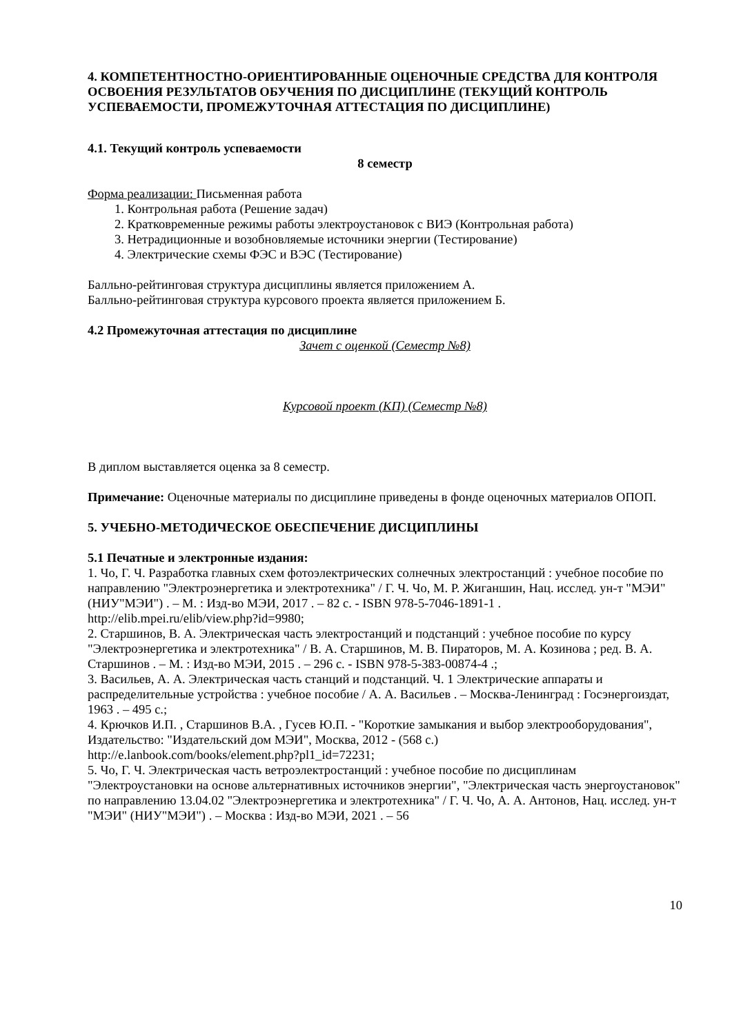4. КОМПЕТЕНТНОСТНО-ОРИЕНТИРОВАННЫЕ ОЦЕНОЧНЫЕ СРЕДСТВА ДЛЯ КОНТРОЛЯ ОСВОЕНИЯ РЕЗУЛЬТАТОВ ОБУЧЕНИЯ ПО ДИСЦИПЛИНЕ (ТЕКУЩИЙ КОНТРОЛЬ УСПЕВАЕМОСТИ, ПРОМЕЖУТОЧНАЯ АТТЕСТАЦИЯ ПО ДИСЦИПЛИНЕ)
4.1. Текущий контроль успеваемости
8 семестр
Форма реализации: Письменная работа
1. Контрольная работа (Решение задач)
2. Кратковременные режимы работы электроустановок с ВИЭ (Контрольная работа)
3. Нетрадиционные и возобновляемые источники энергии (Тестирование)
4. Электрические схемы ФЭС и ВЭС (Тестирование)
Балльно-рейтинговая структура дисциплины является приложением А.
Балльно-рейтинговая структура курсового проекта является приложением Б.
4.2 Промежуточная аттестация по дисциплине
Зачет с оценкой (Семестр №8)
Курсовой проект (КП) (Семестр №8)
В диплом выставляется оценка за 8 семестр.
Примечание: Оценочные материалы по дисциплине приведены в фонде оценочных материалов ОПОП.
5. УЧЕБНО-МЕТОДИЧЕСКОЕ ОБЕСПЕЧЕНИЕ ДИСЦИПЛИНЫ
5.1 Печатные и электронные издания:
1. Чо, Г. Ч. Разработка главных схем фотоэлектрических солнечных электростанций : учебное пособие по направлению "Электроэнергетика и электротехника" / Г. Ч. Чо, М. Р. Жиганшин, Нац. исслед. ун-т "МЭИ" (НИУ"МЭИ") . – М. : Изд-во МЭИ, 2017 . – 82 с. - ISBN 978-5-7046-1891-1 .
http://elib.mpei.ru/elib/view.php?id=9980;
2. Старшинов, В. А. Электрическая часть электростанций и подстанций : учебное пособие по курсу "Электроэнергетика и электротехника" / В. А. Старшинов, М. В. Пираторов, М. А. Козинова ; ред. В. А. Старшинов . – М. : Изд-во МЭИ, 2015 . – 296 с. - ISBN 978-5-383-00874-4 .;
3. Васильев, А. А. Электрическая часть станций и подстанций. Ч. 1 Электрические аппараты и распределительные устройства : учебное пособие / А. А. Васильев . – Москва-Ленинград : Госэнергоиздат, 1963 . – 495 с.;
4. Крючков И.П. , Старшинов В.А. , Гусев Ю.П. - "Короткие замыкания и выбор электрооборудования", Издательство: "Издательский дом МЭИ", Москва, 2012 - (568 с.)
http://e.lanbook.com/books/element.php?pl1_id=72231;
5. Чо, Г. Ч. Электрическая часть ветроэлектростанций : учебное пособие по дисциплинам "Электроустановки на основе альтернативных источников энергии", "Электрическая часть энергоустановок" по направлению 13.04.02 "Электроэнергетика и электротехника" / Г. Ч. Чо, А. А. Антонов, Нац. исслед. ун-т "МЭИ" (НИУ"МЭИ") . – Москва : Изд-во МЭИ, 2021 . – 56
10